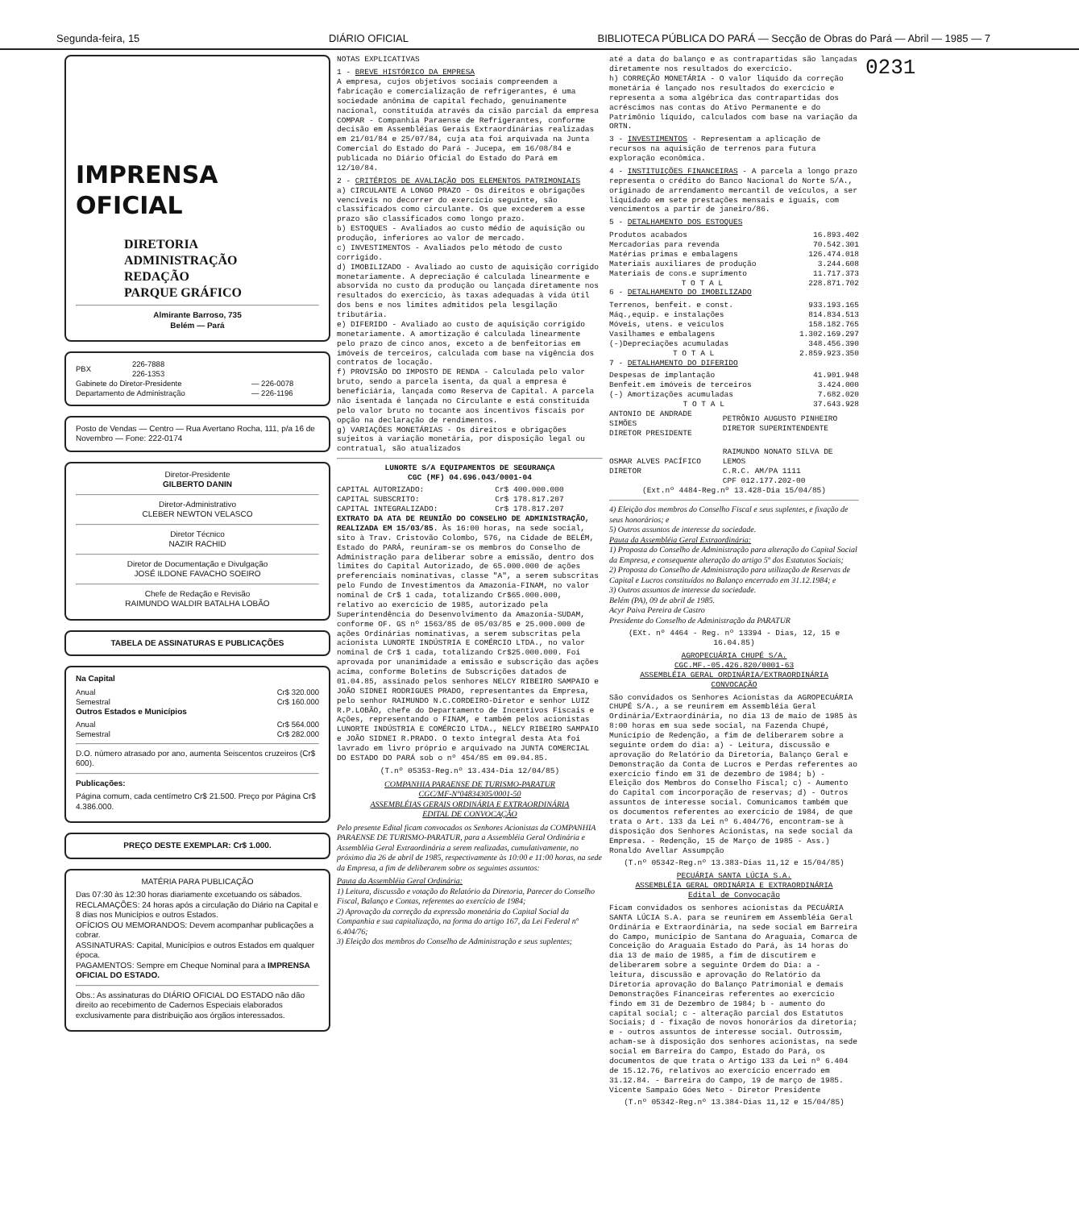Segunda-feira, 15 DIÁRIO OFICIAL BIBLIOTECA PÚBLICA DO PARÁ — Secção de Obras do Pará — Abril — 1985 — 7
IMPRENSA OFICIAL
DIRETORIA
ADMINISTRAÇÃO
REDAÇÃO
PARQUE GRÁFICO
Almirante Barroso, 735
Belém — Pará
| PBX | 226-7888 226-1353 | |
| Gabinete do Diretor-Presidente | | — 226-0078 |
| Departamento de Administração | | — 226-1196 |
Posto de Vendas — Centro — Rua Avertano Rocha, 111, p/a 16 de Novembro — Fone: 222-0174
Diretor-Presidente
GILBERTO DANIN
Diretor-Administrativo
CLEBER NEWTON VELASCO
Diretor Técnico
NAZIR RACHID
Diretor de Documentação e Divulgação
JOSÉ ILDONE FAVACHO SOEIRO
Chefe de Redação e Revisão
RAIMUNDO WALDIR BATALHA LOBÃO
TABELA DE ASSINATURAS E PUBLICAÇÕES
Na Capital
| Anual | Cr$ 320.000 |
| Semestral | Cr$ 160.000 |
Outros Estados e Municípios
| Anual | Cr$ 564.000 |
| Semestral | Cr$ 282.000 |
D.O. número atrasado por ano, aumenta Seiscentos cruzeiros (Cr$ 600).
Publicações:
Página comum, cada centímetro Cr$ 21.500. Preço por Página Cr$ 4.386.000.
PREÇO DESTE EXEMPLAR: Cr$ 1.000.
MATÉRIA PARA PUBLICAÇÃO
Das 07:30 às 12:30 horas diariamente excetuando os sábados.
RECLAMAÇÕES: 24 horas após a circulação do Diário na Capital e 8 dias nos Municípios e outros Estados.
OFÍCIOS OU MEMORANDOS: Devem acompanhar publicações a cobrar.
ASSINATURAS: Capital, Municípios e outros Estados em qualquer época.
PAGAMENTOS: Sempre em Cheque Nominal para a IMPRENSA OFICIAL DO ESTADO.
Obs.: As assinaturas do DIÁRIO OFICIAL DO ESTADO não dão direito ao recebimento de Cadernos Especiais elaborados exclusivamente para distribuição aos órgãos interessados.
NOTAS EXPLICATIVAS
1 - BREVE HISTÓRICO DA EMPRESA
A empresa, cujos objetivos sociais compreendem a fabricação e comercialização de refrigerantes, é uma sociedade anônima de capital fechado, genuinamente nacional, constituída através da cisão parcial da empresa COMPAR - Companhia Paraense de Refrigerantes, conforme decisão em Assembléias Gerais Extraordinárias realizadas em 21/01/84 e 25/07/84, cuja ata foi arquivada na Junta Comercial do Estado do Pará - Jucepa, em 16/08/84 e publicada no Diário Oficial do Estado do Pará em 12/10/84.
2 - CRITÉRIOS DE AVALIAÇÃO DOS ELEMENTOS PATRIMONIAIS
a) CIRCULANTE A LONGO PRAZO - Os direitos e obrigações vencíveis no decorrer do exercício seguinte, são classificados como circulante. Os que excederem a esse prazo são classificados como longo prazo.
b) ESTOQUES - Avaliados ao custo médio de aquisição ou produção, inferiores ao valor de mercado.
c) INVESTIMENTOS - Avaliados pelo método de custo corrigido.
d) IMOBILIZADO - Avaliado ao custo de aquisição corrigido monetariamente. A depreciação é calculada linearmente e absorvida no custo da produção ou lançada diretamente nos resultados do exercício, às taxas adequadas à vida útil dos bens e nos limites admitidos pela lesgilação tributária.
e) DIFERIDO - Avaliado ao custo de aquisição corrigido monetariamente. A amortização é calculada linearmente pelo prazo de cinco anos, exceto a de benfeitorias em imóveis de terceiros, calculada com base na vigência dos contratos de locação.
f) PROVISÃO DO IMPOSTO DE RENDA - Calculada pelo valor bruto, sendo a parcela isenta, da qual a empresa é beneficiária, lançada como Reserva de Capital. A parcela não isentada é lançada no Circulante e está constituída pelo valor bruto no tocante aos incentivos fiscais por opção na declaração de rendimentos.
g) VARIAÇÕES MONETÁRIAS - Os direitos e obrigações sujeitos à variação monetária, por disposição legal ou contratual, são atualizados
LUNORTE S/A EQUIPAMENTOS DE SEGURANÇA
CGC (MF) 04.696.043/0001-04
| CAPITAL AUTORIZADO: | Cr$ 400.000.000 |
| CAPITAL SUBSCRITO: | Cr$ 178.817.207 |
| CAPITAL INTEGRALIZADO: | Cr$ 178.817.207 |
EXTRATO DA ATA DE REUNIÃO DO CONSELHO DE ADMINISTRAÇÃO, REALIZADA EM 15/03/85. Às 16:00 horas, na sede social, sito à Trav. Cristovão Colombo, 576, na Cidade de BELÉM, Estado do PARÁ, reuniram-se os membros do Conselho de Administração para deliberar sobre a emissão, dentro dos limites do Capital Autorizado, de 65.000.000 de ações preferenciais nominativas, classe "A", a serem subscritas pelo Fundo de Investimentos da Amazonia-FINAM, no valor nominal de Cr$ 1 cada, totalizando Cr$65.000.000, relativo ao exercício de 1985, autorizado pela Superintendência do Desenvolvimento da Amazonia-SUDAM, conforme OF. GS nº 1563/85 de 05/03/85 e 25.000.000 de ações Ordinárias nominativas, a serem subscritas pela acionista LUNORTE INDÚSTRIA E COMÉRCIO LTDA., no valor nominal de Cr$ 1 cada, totalizando Cr$25.000.000. Foi aprovada por unanimidade a emissão e subscrição das ações acima, conforme Boletins de Subscrições datados de 01.04.85, assinado pelos senhores NELCY RIBEIRO SAMPAIO e JOÃO SIDNEI RODRIGUES PRADO, representantes da Empresa, pelo senhor RAIMUNDO N.C.CORDEIRO-Diretor e senhor LUIZ R.P.LOBÃO, chefe do Departamento de Incentivos Fiscais e Ações, representando o FINAM, e também pelos acionistas LUNORTE INDÚSTRIA E COMÉRCIO LTDA., NELCY RIBEIRO SAMPAIO e JOÃO SIDNEI R.PRADO. O texto integral desta Ata foi lavrado em livro próprio e arquivado na JUNTA COMERCIAL DO ESTADO DO PARÁ sob o nº 454/85 em 09.04.85.
(T.nº 05353-Reg.nº 13.434-Dia 12/04/85)
COMPANHIA PARAENSE DE TURISMO-PARATUR
CGC/MF-Nº04834305/0001-50
ASSEMBLÉIAS GERAIS ORDINÁRIA E EXTRAORDINÁRIA
EDITAL DE CONVOCAÇÃO
Pelo presente Edital ficam convocados os Senhores Acionistas da COMPANHIA PARAENSE DE TURISMO-PARATUR, para a Assembléia Geral Ordinária e Assembléia Geral Extraordinária a serem realizadas, cumulativamente, no próximo dia 26 de abril de 1985, respectivamente às 10:00 e 11:00 horas, na sede da Empresa, a fim de deliberarem sobre os seguintes assuntos:
Pauta da Assembléia Geral Ordinária:
1) Leitura, discussão e votação do Relatório da Diretoria, Parecer do Conselho Fiscal, Balanço e Contas, referentes ao exercício de 1984;
2) Aprovação da correção da expressão monetária do Capital Social da Companhia e sua capitalização, na forma do artigo 167, da Lei Federal nº 6.404/76;
3) Eleição dos membros do Conselho de Administração e seus suplentes;
até a data do balanço e as contrapartidas são lançadas diretamente nos resultados do exercício.
h) CORREÇÃO MONETÁRIA - O valor líquido da correção monetária é lançado nos resultados do exercício e representa a soma algébrica das contrapartidas dos acréscimos nas contas do Ativo Permanente e do Patrimônio líquido, calculados com base na variação da ORTN.
3 - INVESTIMENTOS - Representam a aplicação de recursos na aquisição de terrenos para futura exploração econômica.
4 - INSTITUIÇÕES FINANCEIRAS - A parcela a longo prazo representa o crédito do Banco Nacional do Norte S/A., originado de arrendamento mercantil de veículos, a ser liquidado em sete prestações mensais e iguais, com vencimentos a partir de janeiro/86.
5 - DETALHAMENTO DOS ESTOQUES
| Produtos acabados | 16.893.402 |
| Mercadorias para revenda | 70.542.301 |
| Matérias primas e embalagens | 126.474.018 |
| Materiais auxiliares de produção | 3.244.608 |
| Materiais de cons.e suprimento | 11.717.373 |
| T O T A L | 228.871.702 |
6 - DETALHAMENTO DO IMOBILIZADO
| Terrenos, benfeit. e const. | 933.193.165 |
| Máq.,equip. e instalações | 814.834.513 |
| Móveis, utens. e veículos | 158.182.765 |
| Vasilhames e embalagens | 1.302.169.297 |
| (-)Depreciações acumuladas | 348.456.390 |
| T O T A L | 2.859.923.350 |
7 - DETALHAMENTO DO DIFERIDO
| Despesas de implantação | 41.901.948 |
| Benfeit.em imóveis de terceiros | 3.424.000 |
| (-) Amortizações acumuladas | 7.682.020 |
| T O T A L | 37.643.928 |
| ANTONIO DE ANDRADE SIMÕES DIRETOR PRESIDENTE | PETRÔNIO AUGUSTO PINHEIRO DIRETOR SUPERINTENDENTE |
| OSMAR ALVES PACÍFICO DIRETOR | RAIMUNDO NONATO SILVA DE LEMOS C.R.C. AM/PA 1111 CPF 012.177.202-00 |
(Ext.nº 4484-Reg.nº 13.428-Dia 15/04/85)
4) Eleição dos membros do Conselho Fiscal e seus suplentes, e fixação de seus honorários; e
5) Outros assuntos de interesse da sociedade.
Pauta da Assembléia Geral Extraordinária:
1) Proposta do Conselho de Administração para alteração do Capital Social da Empresa, e consequente alteração do artigo 5º dos Estatutos Sociais;
2) Proposta do Conselho de Administração para utilização de Reservas de Capital e Lucros constituídos no Balanço encerrado em 31.12.1984; e
3) Outros assuntos de interesse da sociedade.
Belém (PA), 09 de abril de 1985.
Acyr Paiva Pereira de Castro
Presidente do Conselho de Administração da PARATUR
(EXt. nº 4464 - Reg. nº 13394 - Dias, 12, 15 e 16.04.85)
AGROPECUÁRIA CHUPÉ S/A.
CGC.MF.-05.426.820/0001-63
ASSEMBLÉIA GERAL ORDINÁRIA/EXTRAORDINÁRIA
CONVOCAÇÃO
São convidados os Senhores Acionistas da AGROPECUÁRIA CHUPÉ S/A., a se reunirem em Assembléia Geral Ordinária/Extraordinária, no dia 13 de maio de 1985 às 8:00 horas em sua sede social, na Fazenda Chupé, Município de Redenção, a fim de deliberarem sobre a seguinte ordem do dia: a) - Leitura, discussão e aprovação do Relatório da Diretoria, Balanço Geral e Demonstração da Conta de Lucros e Perdas referentes ao exercício findo em 31 de dezembro de 1984; b) - Eleição dos Membros do Conselho Fiscal; c) - Aumento do Capital com incorporação de reservas; d) - Outros assuntos de interesse social. Comunicamos também que os documentos referentes ao exercício de 1984, de que trata o Art. 133 da Lei nº 6.404/76, encontram-se à disposição dos Senhores Acionistas, na sede social da Empresa. - Redenção, 15 de Março de 1985 - Ass.) Ronaldo Avellar Assumpção
(T.nº 05342-Reg.nº 13.383-Dias 11,12 e 15/04/85)
PECUÁRIA SANTA LÚCIA S.A.
ASSEMBLÉIA GERAL ORDINÁRIA E EXTRAORDINÁRIA
Edital de Convocação
Ficam convidados os senhores acionistas da PECUÁRIA SANTA LÚCIA S.A. para se reunirem em Assembléia Geral Ordinária e Extraordinária, na sede social em Barreira do Campo, município de Santana do Araguaia, Comarca de Conceição do Araguaia Estado do Pará, às 14 horas do dia 13 de maio de 1985, a fim de discutirem e deliberarem sobre a seguinte Ordem do Dia: a - leitura, discussão e aprovação do Relatório da Diretoria aprovação do Balanço Patrimonial e demais Demonstrações Financeiras referentes ao exercício findo em 31 de Dezembro de 1984; b - aumento do capital social; c - alteração parcial dos Estatutos Sociais; d - fixação de novos honorários da diretoria; e - outros assuntos de interesse social. Outrossim, acham-se à disposição dos senhores acionistas, na sede social em Barreira do Campo, Estado do Pará, os documentos de que trata o Artigo 133 da Lei nº 6.404 de 15.12.76, relativos ao exercício encerrado em 31.12.84. - Barreira do Campo, 19 de março de 1985. Vicente Sampaio Góes Neto - Diretor Presidente
(T.nº 05342-Reg.nº 13.384-Dias 11,12 e 15/04/85)
0231